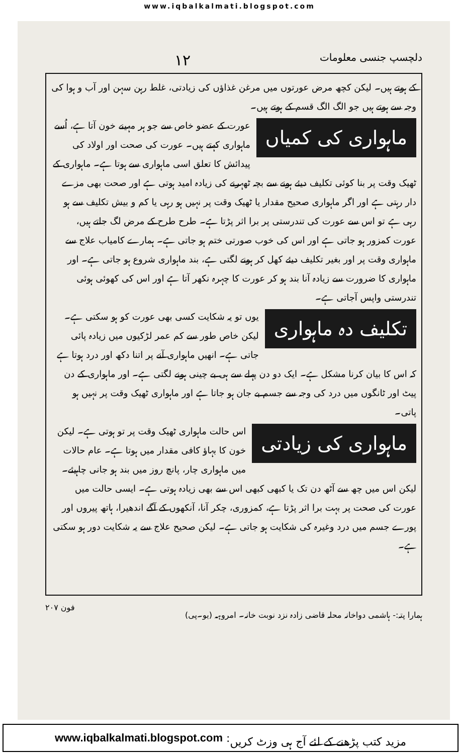www.iqbalkalmati.blogspot.com
دلچسپ جنسی معلومات ۱۲
کے ہوتے ہیں۔ لیکن کچھ مرض عورتوں میں مرغن غذاؤں کی زیادتی، غلط رہن سہن اور آب و ہوا کی وجہ سے ہوتے ہیں جو الگ الگ قسم کے ہوتے ہیں۔
ماہواری کی کمیاں
عورت کے عضو خاص سے جو ہر مہینے خون آتا ہے، اُسے ماہواری کہتے ہیں۔ عورت کی صحت اور اولاد کی پیدائش کا تعلق اسی ماہواری سے ہوتا ہے۔ ماہواری کے ٹھیک وقت پر بنا کوئی تکلیف دیئے ہونے سے بچہ ٹھہرنے کی زیادہ امید ہوتی ہے اور صحت بھی مزے دار رہتی ہے اور اگر ماہواری صحیح مقدار یا ٹھیک وقت پر نہیں ہو رہی یا کم و بیش تکلیف سے ہو رہی ہے تو اس سے عورت کی تندرستی پر برا اثر پڑتا ہے۔ طرح طرح کے مرض لگ جاتے ہیں، عورت کمزور ہو جاتی ہے اور اس کی خوب صورتی ختم ہو جاتی ہے۔ ہمارے کامیاب علاج سے ماہواری وقت پر اور بغیر تکلیف دیئے کھل کر ہونے لگتی ہے، بند ماہواری شروع ہو جاتی ہے۔ اور ماہواری کا ضرورت سے زیادہ آنا بند ہو کر عورت کا چہرہ نکھر آتا ہے اور اس کی کھوئی ہوئی تندرستی واپس آجاتی ہے۔
تکلیف دہ ماہواری
یوں تو یہ شکایت کسی بھی عورت کو ہو سکتی ہے۔ لیکن خاص طور سے کم عمر لڑکیوں میں زیادہ پائی جاتی ہے۔ انھیں ماہواری آنے پر اتنا دکھ اور درد ہوتا ہے کہ اس کا بیان کرنا مشکل ہے۔ ایک دو دن پہلے سے ہی بے چینی ہونے لگتی ہے۔ اور ماہواری کے دن پیٹ اور ٹانگوں میں درد کی وجہ سے جسم بے جان ہو جاتا ہے اور ماہواری ٹھیک وقت پر نہیں ہو پاتی۔
ماہواری کی زیادتی
اس حالت ماہواری ٹھیک وقت پر تو ہوتی ہے۔ لیکن خون کا بہاؤ کافی مقدار میں ہوتا ہے۔ عام حالات میں ماہواری چار، پانچ روز میں بند ہو جانی چاہیئے۔ لیکن اس میں چھ سے آٹھ دن تک یا کبھی کبھی اس سے بھی زیادہ ہوتی ہے۔ ایسی حالت میں عورت کی صحت پر بہت برا اثر پڑتا ہے، کمزوری، چکر آنا، آنکھوں کے آگے اندھیرا، ہاتھ پیروں اور پورے جسم میں درد وغیرہ کی شکایت ہو جاتی ہے۔ لیکن صحیح علاج سے یہ شکایت دور ہو سکتی ہے۔
ہمارا پتہ:- ہاشمی دواخانہ محلہ قاضی زادہ نزد نوبت خانہ۔ امروہہ (یو۔پی) فون ۲۰۷
www.iqbalkalmati.blogspot.com : مزید کتب پڑھنے کے لئے آج ہی وزٹ کریں